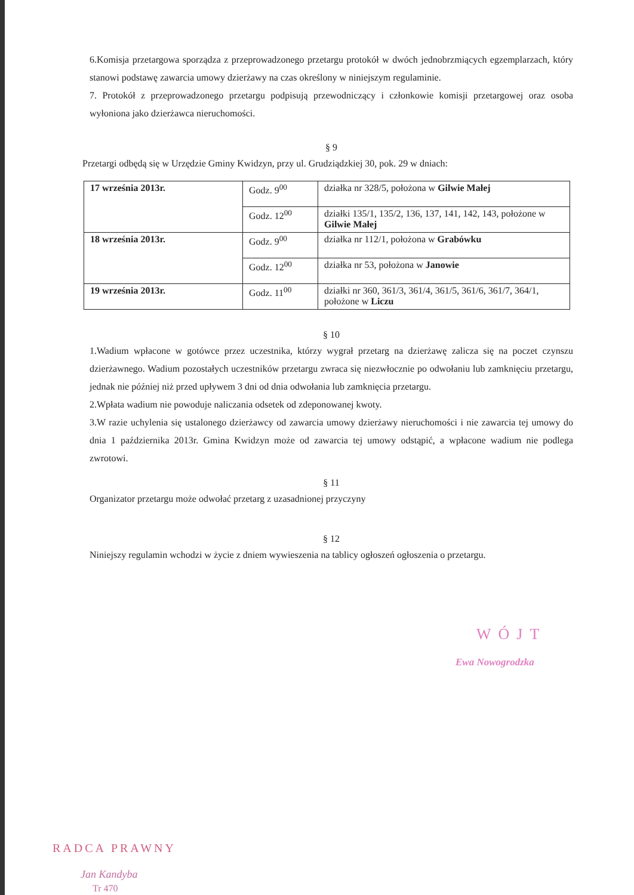6.Komisja przetargowa sporządza z przeprowadzonego przetargu protokół w dwóch jednobrzmiących egzemplarzach, który stanowi podstawę zawarcia umowy dzierżawy na czas określony w niniejszym regulaminie.
7. Protokół z przeprowadzonego przetargu podpisują przewodniczący i członkowie komisji przetargowej oraz osoba wyłoniona jako dzierżawca nieruchomości.
§ 9
Przetargi odbędą się w Urzędzie Gminy Kwidzyn, przy ul. Grudziądzkiej 30, pok. 29 w dniach:
| 17 września 2013r. | Godz. 9<sup>00</sup> | działka nr 328/5, położona w Gilwie Małej |
| | Godz. 12<sup>00</sup> | działki 135/1, 135/2, 136, 137, 141, 142, 143, położone w Gilwie Małej |
| 18 września 2013r. | Godz. 9<sup>00</sup> | działka nr 112/1, położona w Grabówku |
| | Godz. 12<sup>00</sup> | działka nr 53, położona w Janowie |
| 19 września 2013r. | Godz. 11<sup>00</sup> | działki nr 360, 361/3, 361/4, 361/5, 361/6, 361/7, 364/1, położone w Liczu |
§ 10
1.Wadium wpłacone w gotówce przez uczestnika, którzy wygrał przetarg na dzierżawę zalicza się na poczet czynszu dzierżawnego. Wadium pozostałych uczestników przetargu zwraca się niezwłocznie po odwołaniu lub zamknięciu przetargu, jednak nie później niż przed upływem 3 dni od dnia odwołania lub zamknięcia przetargu.
2.Wpłata wadium nie powoduje naliczania odsetek od zdeponowanej kwoty.
3.W razie uchylenia się ustalonego dzierżawcy od zawarcia umowy dzierżawy nieruchomości i nie zawarcia tej umowy do dnia 1 października 2013r. Gmina Kwidzyn może od zawarcia tej umowy odstąpić, a wpłacone wadium nie podlega zwrotowi.
§ 11
Organizator przetargu może odwołać przetarg z uzasadnionej przyczyny
§ 12
Niniejszy regulamin wchodzi w życie z dniem wywieszenia na tablicy ogłoszeń ogłoszenia o przetargu.
WÓJT
Ewa Nowogrodzka
RADCA PRAWNY
Jan Kandyba
Tr 470